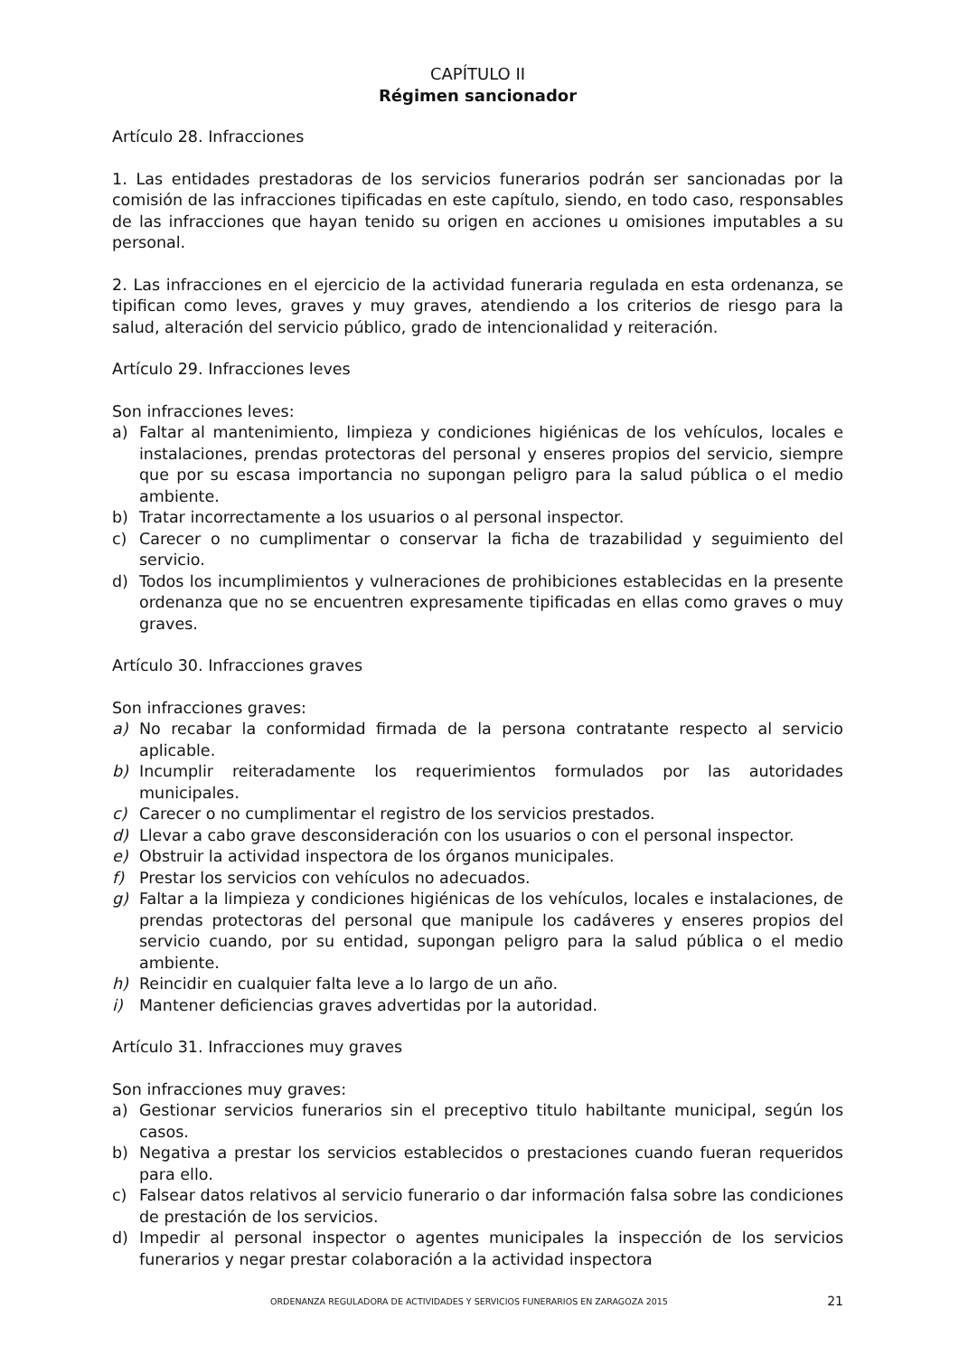CAPÍTULO II
Régimen sancionador
Artículo 28. Infracciones
1. Las entidades prestadoras de los servicios funerarios podrán ser sancionadas por la comisión de las infracciones tipificadas en este capítulo, siendo, en todo caso, responsables de las infracciones que hayan tenido su origen en acciones u omisiones imputables a su personal.
2. Las infracciones en el ejercicio de la actividad funeraria regulada en esta ordenanza, se tipifican como leves, graves y muy graves, atendiendo a los criterios de riesgo para la salud, alteración del servicio público, grado de intencionalidad y reiteración.
Artículo 29. Infracciones leves
Son infracciones leves:
a) Faltar al mantenimiento, limpieza y condiciones higiénicas de los vehículos, locales e instalaciones, prendas protectoras del personal y enseres propios del servicio, siempre que por su escasa importancia no supongan peligro para la salud pública o el medio ambiente.
b) Tratar incorrectamente a los usuarios o al personal inspector.
c) Carecer o no cumplimentar o conservar la ficha de trazabilidad y seguimiento del servicio.
d) Todos los incumplimientos y vulneraciones de prohibiciones establecidas en la presente ordenanza que no se encuentren expresamente tipificadas en ellas como graves o muy graves.
Artículo 30. Infracciones graves
Son infracciones graves:
a) No recabar la conformidad firmada de la persona contratante respecto al servicio aplicable.
b) Incumplir reiteradamente los requerimientos formulados por las autoridades municipales.
c) Carecer o no cumplimentar el registro de los servicios prestados.
d) Llevar a cabo grave desconsideración con los usuarios o con el personal inspector.
e) Obstruir la actividad inspectora de los órganos municipales.
f) Prestar los servicios con vehículos no adecuados.
g) Faltar a la limpieza y condiciones higiénicas de los vehículos, locales e instalaciones, de prendas protectoras del personal que manipule los cadáveres y enseres propios del servicio cuando, por su entidad, supongan peligro para la salud pública o el medio ambiente.
h) Reincidir en cualquier falta leve a lo largo de un año.
i) Mantener deficiencias graves advertidas por la autoridad.
Artículo 31. Infracciones muy graves
Son infracciones muy graves:
a) Gestionar servicios funerarios sin el preceptivo titulo habiltante municipal, según los casos.
b) Negativa a prestar los servicios establecidos o prestaciones cuando fueran requeridos para ello.
c) Falsear datos relativos al servicio funerario o dar información falsa sobre las condiciones de prestación de los servicios.
d) Impedir al personal inspector o agentes municipales la inspección de los servicios funerarios y negar prestar colaboración a la actividad inspectora
ORDENANZA REGULADORA DE ACTIVIDADES Y SERVICIOS FUNERARIOS EN ZARAGOZA 2015 21